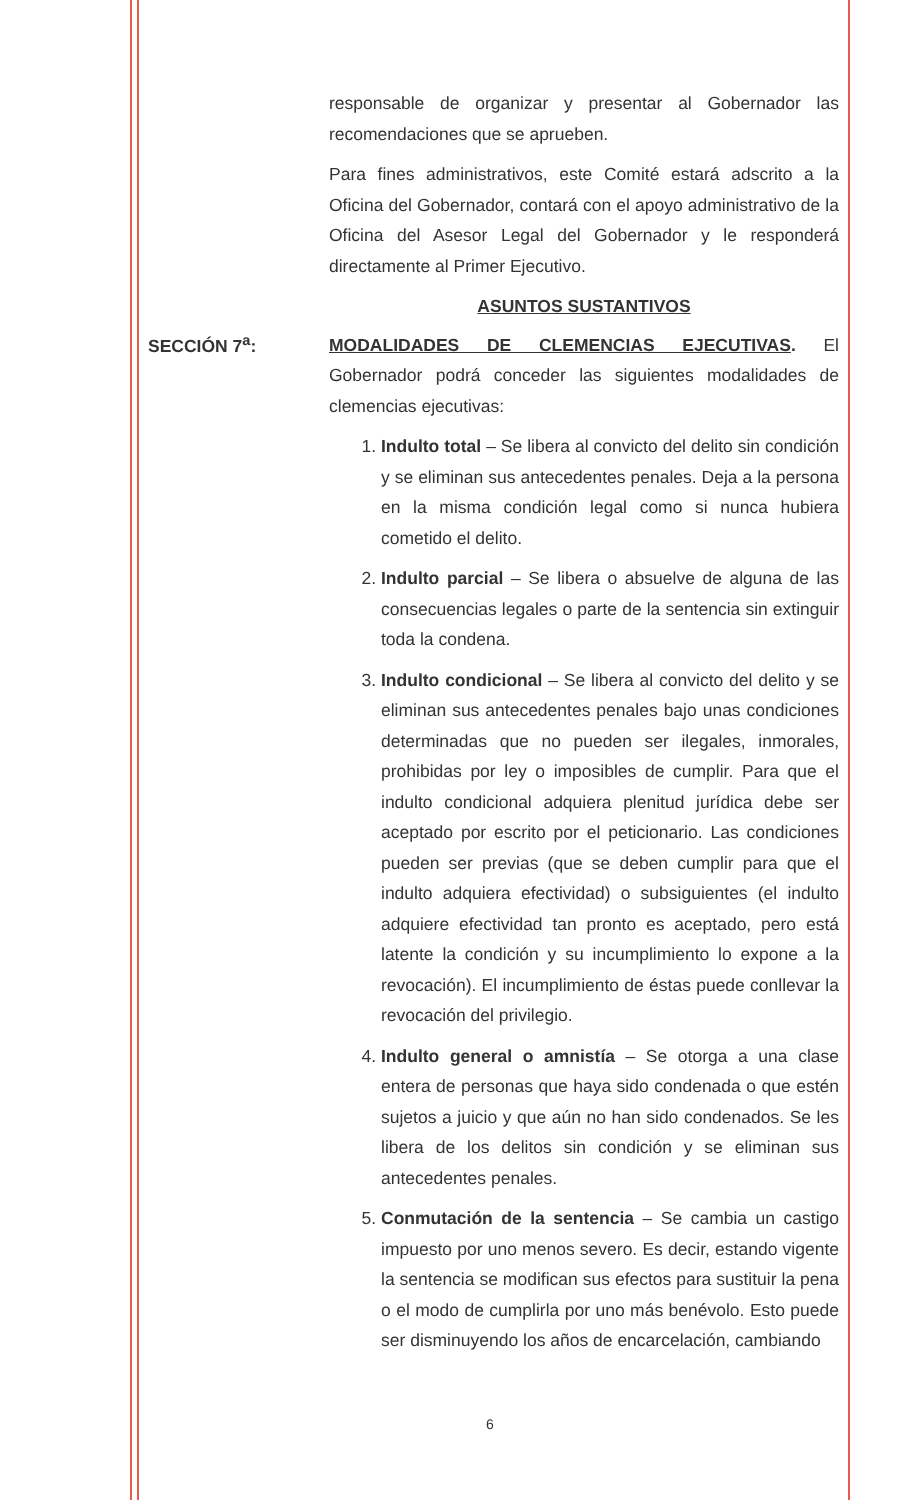responsable de organizar y presentar al Gobernador las recomendaciones que se aprueben.
Para fines administrativos, este Comité estará adscrito a la Oficina del Gobernador, contará con el apoyo administrativo de la Oficina del Asesor Legal del Gobernador y le responderá directamente al Primer Ejecutivo.
ASUNTOS SUSTANTIVOS
MODALIDADES DE CLEMENCIAS EJECUTIVAS. El Gobernador podrá conceder las siguientes modalidades de clemencias ejecutivas:
1. Indulto total – Se libera al convicto del delito sin condición y se eliminan sus antecedentes penales. Deja a la persona en la misma condición legal como si nunca hubiera cometido el delito.
2. Indulto parcial – Se libera o absuelve de alguna de las consecuencias legales o parte de la sentencia sin extinguir toda la condena.
3. Indulto condicional – Se libera al convicto del delito y se eliminan sus antecedentes penales bajo unas condiciones determinadas que no pueden ser ilegales, inmorales, prohibidas por ley o imposibles de cumplir. Para que el indulto condicional adquiera plenitud jurídica debe ser aceptado por escrito por el peticionario. Las condiciones pueden ser previas (que se deben cumplir para que el indulto adquiera efectividad) o subsiguientes (el indulto adquiere efectividad tan pronto es aceptado, pero está latente la condición y su incumplimiento lo expone a la revocación). El incumplimiento de éstas puede conllevar la revocación del privilegio.
4. Indulto general o amnistía – Se otorga a una clase entera de personas que haya sido condenada o que estén sujetos a juicio y que aún no han sido condenados. Se les libera de los delitos sin condición y se eliminan sus antecedentes penales.
5. Conmutación de la sentencia – Se cambia un castigo impuesto por uno menos severo. Es decir, estando vigente la sentencia se modifican sus efectos para sustituir la pena o el modo de cumplirla por uno más benévolo. Esto puede ser disminuyendo los años de encarcelación, cambiando
SECCIÓN 7<sup>a</sup>:
6